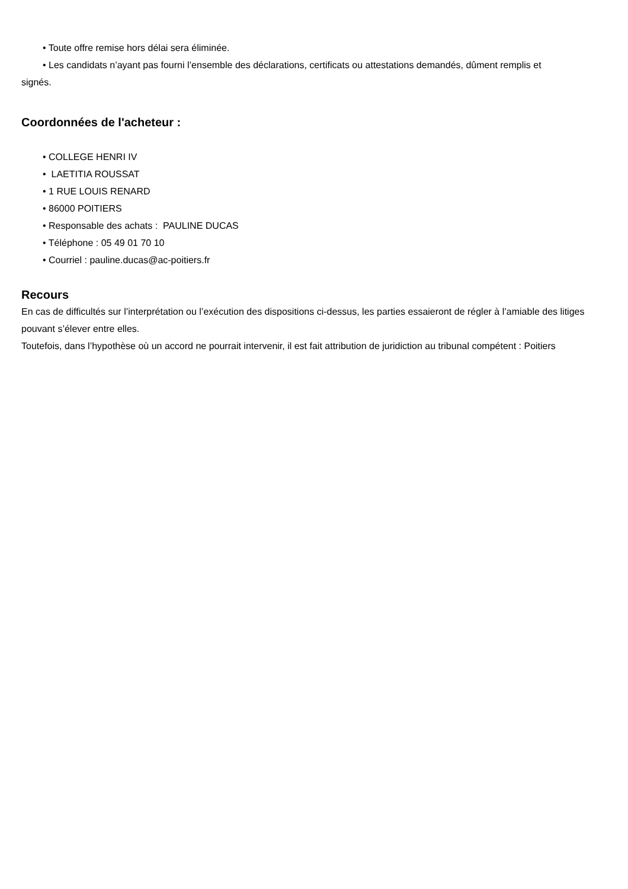• Toute offre remise hors délai sera éliminée.
• Les candidats n’ayant pas fourni l’ensemble des déclarations, certificats ou attestations demandés, dûment remplis et
signés.
Coordonnées de l'acheteur :
• COLLEGE HENRI IV
• LAETITIA ROUSSAT
• 1 RUE LOUIS RENARD
• 86000 POITIERS
• Responsable des achats : PAULINE DUCAS
• Téléphone : 05 49 01 70 10
• Courriel : pauline.ducas@ac-poitiers.fr
Recours
En cas de difficultés sur l’interprétation ou l’exécution des dispositions ci-dessus, les parties essaieront de régler à l’amiable des litiges pouvant s’élever entre elles.
Toutefois, dans l’hypothèse où un accord ne pourrait intervenir, il est fait attribution de juridiction au tribunal compétent : Poitiers